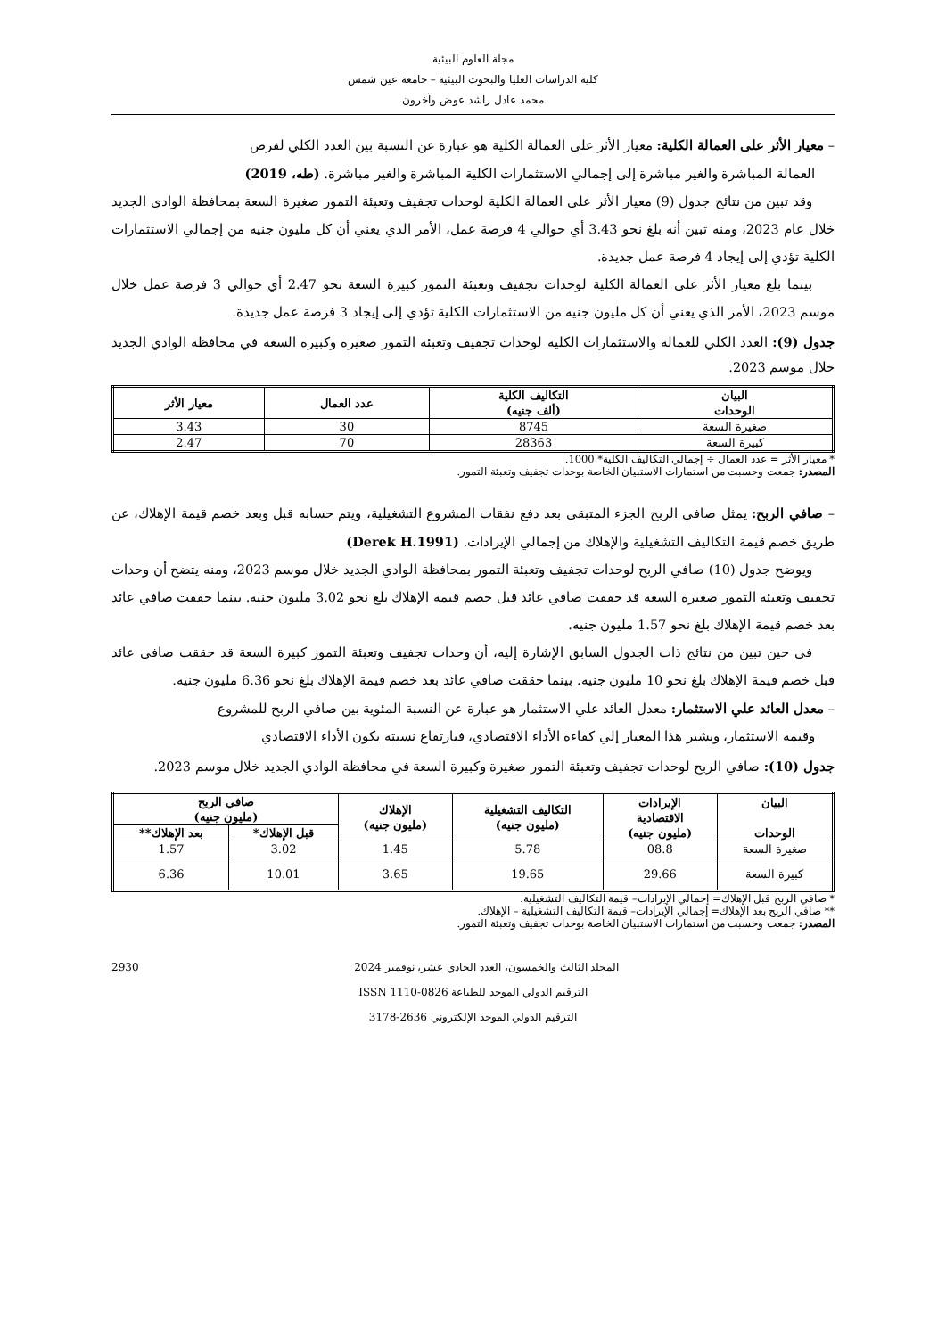مجلة العلوم البيئية
كلية الدراسات العليا والبحوث البيئية – جامعة عين شمس
محمد عادل راشد عوض وآخرون
– معيار الأثر على العمالة الكلية: معيار الأثر على العمالة الكلية هو عبارة عن النسبة بين العدد الكلي لفرص
العمالة المباشرة والغير مباشرة إلى إجمالي الاستثمارات الكلية المباشرة والغير مباشرة. (طه، 2019)
وقد تبين من نتائج جدول (9) معيار الأثر على العمالة الكلية لوحدات تجفيف وتعبئة التمور صغيرة السعة بمحافظة الوادي الجديد خلال عام 2023، ومنه تبين أنه بلغ نحو 3.43 أي حوالي 4 فرصة عمل، الأمر الذي يعني أن كل مليون جنيه من إجمالي الاستثمارات الكلية تؤدي إلى إيجاد 4 فرصة عمل جديدة.
بينما بلغ معيار الأثر على العمالة الكلية لوحدات تجفيف وتعبئة التمور كبيرة السعة نحو 2.47 أي حوالي 3 فرصة عمل خلال موسم 2023، الأمر الذي يعني أن كل مليون جنيه من الاستثمارات الكلية تؤدي إلى إيجاد 3 فرصة عمل جديدة.
جدول (9): العدد الكلي للعمالة والاستثمارات الكلية لوحدات تجفيف وتعبئة التمور صغيرة وكبيرة السعة في محافظة الوادي الجديد خلال موسم 2023.
| البيان الوحدات | التكاليف الكلية (ألف جنيه) | عدد العمال | معيار الأثر |
| --- | --- | --- | --- |
| صغيرة السعة | 8745 | 30 | 3.43 |
| كبيرة السعة | 28363 | 70 | 2.47 |
* معيار الأثر = عدد العمال ÷ إجمالي التكاليف الكلية* 1000.
المصدر: جمعت وحسبت من استمارات الاستبيان الخاصة بوحدات تجفيف وتعبئة التمور.
– صافي الربح: يمثل صافي الربح الجزء المتبقي بعد دفع نفقات المشروع التشغيلية، ويتم حسابه قبل وبعد خصم قيمة الإهلاك، عن طريق خصم قيمة التكاليف التشغيلية والإهلاك من إجمالي الإيرادات. (Derek H.1991)
ويوضح جدول (10) صافي الربح لوحدات تجفيف وتعبئة التمور بمحافظة الوادي الجديد خلال موسم 2023، ومنه يتضح أن وحدات تجفيف وتعبئة التمور صغيرة السعة قد حققت صافي عائد قبل خصم قيمة الإهلاك بلغ نحو 3.02 مليون جنيه. بينما حققت صافي عائد بعد خصم قيمة الإهلاك بلغ نحو 1.57 مليون جنيه.
في حين تبين من نتائج ذات الجدول السابق الإشارة إليه، أن وحدات تجفيف وتعبئة التمور كبيرة السعة قد حققت صافي عائد قبل خصم قيمة الإهلاك بلغ نحو 10 مليون جنيه. بينما حققت صافي عائد بعد خصم قيمة الإهلاك بلغ نحو 6.36 مليون جنيه.
– معدل العائد علي الاستثمار: معدل العائد علي الاستثمار هو عبارة عن النسبة المئوية بين صافي الربح للمشروع
وقيمة الاستثمار، ويشير هذا المعيار إلي كفاءة الأداء الاقتصادي، فبارتفاع نسبته يكون الأداء الاقتصادي
جدول (10): صافي الربح لوحدات تجفيف وتعبئة التمور صغيرة وكبيرة السعة في محافظة الوادي الجديد خلال موسم 2023.
| البيان الوحدات | الإيرادات الاقتصادية (مليون جنيه) | التكاليف التشغيلية (مليون جنيه) | الإهلاك (مليون جنيه) | صافي الربح (مليون جنيه) | |
| --- | --- | --- | --- | --- | --- |
| | | | | قبل الإهلاك* | بعد الإهلاك** |
| صغيرة السعة | 08.8 | 5.78 | 1.45 | 3.02 | 1.57 |
| كبيرة السعة | 29.66 | 19.65 | 3.65 | 10.01 | 6.36 |
* صافي الربح قبل الإهلاك= إجمالي الإيرادات– قيمة التكاليف التشغيلية.
** صافي الربح بعد الإهلاك= إجمالي الإيرادات– قيمة التكاليف التشغيلية – الإهلاك.
المصدر: جمعت وحسبت من استمارات الاستبيان الخاصة بوحدات تجفيف وتعبئة التمور.
2930 المجلد الثالث والخمسون، العدد الحادي عشر، نوفمبر 2024
الترقيم الدولي الموحد للطباعة ISSN 1110-0826
الترقيم الدولي الموحد الإلكتروني 2636-3178